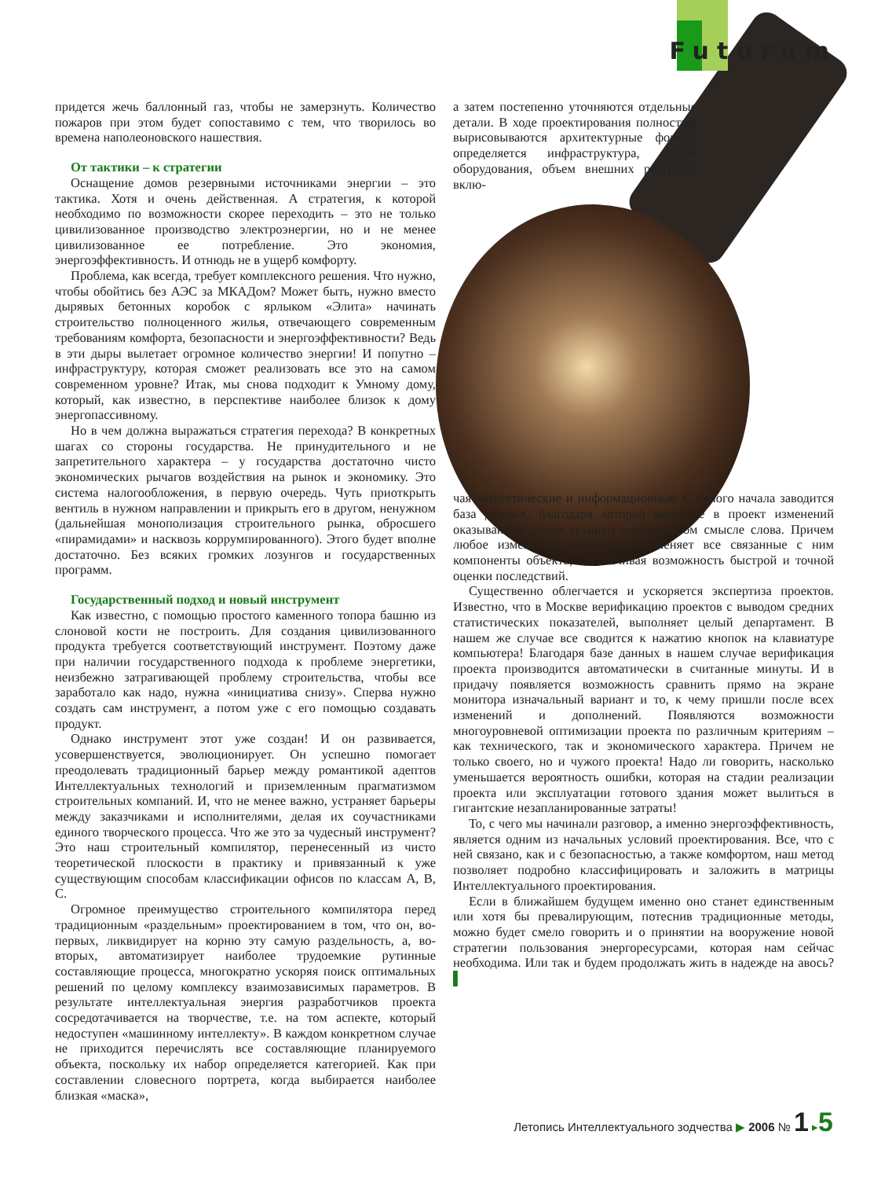Futurum
придется жечь баллонный газ, чтобы не замерзнуть. Количество пожаров при этом будет сопоставимо с тем, что творилось во времена наполеоновского нашествия.
От тактики – к стратегии
Оснащение домов резервными источниками энергии – это тактика. Хотя и очень действенная. А стратегия, к которой необходимо по возможности скорее переходить – это не только цивилизованное производство электроэнергии, но и не менее цивилизованное ее потребление. Это экономия, энергоэффективность. И отнюдь не в ущерб комфорту.
Проблема, как всегда, требует комплексного решения. Что нужно, чтобы обойтись без АЭС за МКАДом? Может быть, нужно вместо дырявых бетонных коробок с ярлыком «Элита» начинать строительство полноценного жилья, отвечающего современным требованиям комфорта, безопасности и энергоэффективности? Ведь в эти дыры вылетает огромное количество энергии! И попутно – инфраструктуру, которая сможет реализовать все это на самом современном уровне? Итак, мы снова подходит к Умному дому, который, как известно, в перспективе наиболее близок к дому энергопассивному.
Но в чем должна выражаться стратегия перехода? В конкретных шагах со стороны государства. Не принудительного и не запретительного характера – у государства достаточно чисто экономических рычагов воздействия на рынок и экономику. Это система налогообложения, в первую очередь. Чуть приоткрыть вентиль в нужном направлении и прикрыть его в другом, ненужном (дальнейшая монополизация строительного рынка, обросшего «пирамидами» и насквозь коррумпированного). Этого будет вполне достаточно. Без всяких громких лозунгов и государственных программ.
Государственный подход и новый инструмент
Как известно, с помощью простого каменного топора башню из слоновой кости не построить. Для создания цивилизованного продукта требуется соответствующий инструмент. Поэтому даже при наличии государственного подхода к проблеме энергетики, неизбежно затрагивающей проблему строительства, чтобы все заработало как надо, нужна «инициатива снизу». Сперва нужно создать сам инструмент, а потом уже с его помощью создавать продукт.
Однако инструмент этот уже создан! И он развивается, усовершенствуется, эволюционирует. Он успешно помогает преодолевать традиционный барьер между романтикой адептов Интеллектуальных технологий и приземленным прагматизмом строительных компаний. И, что не менее важно, устраняет барьеры между заказчиками и исполнителями, делая их соучастниками единого творческого процесса. Что же это за чудесный инструмент? Это наш строительный компилятор, перенесенный из чисто теоретической плоскости в практику и привязанный к уже существующим способам классификации офисов по классам A, B, C.
Огромное преимущество строительного компилятора перед традиционным «раздельным» проектированием в том, что он, во-первых, ликвидирует на корню эту самую раздельность, а, во-вторых, автоматизирует наиболее трудоемкие рутинные составляющие процесса, многократно ускоряя поиск оптимальных решений по целому комплексу взаимозависимых параметров. В результате интеллектуальная энергия разработчиков проекта сосредотачивается на творчестве, т.е. на том аспекте, который недоступен «машинному интеллекту». В каждом конкретном случае не приходится перечислять все составляющие планируемого объекта, поскольку их набор определяется категорией. Как при составлении словесного портрета, когда выбирается наиболее близкая «маска»,
а затем постепенно уточняются отдельные детали. В ходе проектирования полностью вырисовываются архитектурные формы, определяется инфраструктура, состав оборудования, объем внешних ресурсов, вклю-
чая энергетические и информационные. С самого начала заводится база данных, благодаря которой внесение в проект изменений оказываются делом техники в буквальном смысле слова. Причем любое изменение автоматически меняет все связанные с ним компоненты объекта, обеспечивая возможность быстрой и точной оценки последствий.
Существенно облегчается и ускоряется экспертиза проектов. Известно, что в Москве верификацию проектов с выводом средних статистических показателей, выполняет целый департамент. В нашем же случае все сводится к нажатию кнопок на клавиатуре компьютера! Благодаря базе данных в нашем случае верификация проекта производится автоматически в считанные минуты. И в придачу появляется возможность сравнить прямо на экране монитора изначальный вариант и то, к чему пришли после всех изменений и дополнений. Появляются возможности многоуровневой оптимизации проекта по различным критериям – как технического, так и экономического характера. Причем не только своего, но и чужого проекта! Надо ли говорить, насколько уменьшается вероятность ошибки, которая на стадии реализации проекта или эксплуатации готового здания может вылиться в гигантские незапланированные затраты!
То, с чего мы начинали разговор, а именно энергоэффективность, является одним из начальных условий проектирования. Все, что с ней связано, как и с безопасностью, а также комфортом, наш метод позволяет подробно классифицировать и заложить в матрицы Интеллектуального проектирования.
Если в ближайшем будущем именно оно станет единственным или хотя бы превалирующим, потеснив традиционные методы, можно будет смело говорить и о принятии на вооружение новой стратегии пользования энергоресурсами, которая нам сейчас необходима. Или так и будем продолжать жить в надежде на авось? ▌
Летопись Интеллектуального зодчества ▶ 2006 № 1 ▸5